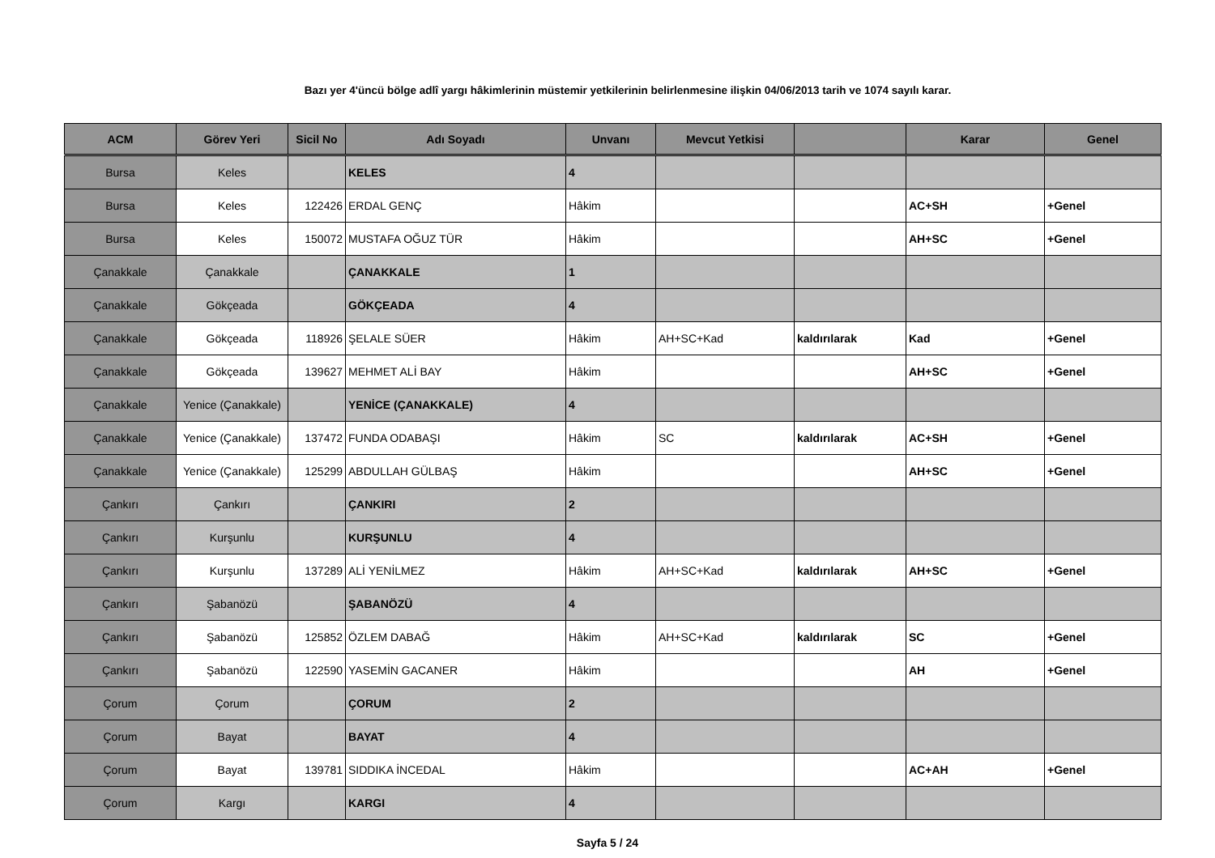Bazı yer 4'üncü bölge adlî yargı hâkimlerinin müstemir yetkilerinin belirlenmesine ilişkin 04/06/2013 tarih ve 1074 sayılı karar.
| ACM | Görev Yeri | Sicil No | Adı Soyadı | Unvanı | Mevcut Yetkisi | | Karar | Genel |
| --- | --- | --- | --- | --- | --- | --- | --- | --- |
| Bursa | Keles | | KELES | 4 | | | | |
| Bursa | Keles | 122426 | ERDAL GENÇ | Hâkim | | | AC+SH | +Genel |
| Bursa | Keles | 150072 | MUSTAFA OĞUZ TÜR | Hâkim | | | AH+SC | +Genel |
| Çanakkale | Çanakkale | | ÇANAKKALE | 1 | | | | |
| Çanakkale | Gökçeada | | GÖKÇEADA | 4 | | | | |
| Çanakkale | Gökçeada | 118926 | ŞELALE SÜER | Hâkim | AH+SC+Kad | kaldırılarak | Kad | +Genel |
| Çanakkale | Gökçeada | 139627 | MEHMET ALİ BAY | Hâkim | | | AH+SC | +Genel |
| Çanakkale | Yenice (Çanakkale) | | YENİCE (ÇANAKKALE) | 4 | | | | |
| Çanakkale | Yenice (Çanakkale) | 137472 | FUNDA ODABAŞI | Hâkim | SC | kaldırılarak | AC+SH | +Genel |
| Çanakkale | Yenice (Çanakkale) | 125299 | ABDULLAH GÜLBAŞ | Hâkim | | | AH+SC | +Genel |
| Çankırı | Çankırı | | ÇANKIRI | 2 | | | | |
| Çankırı | Kurşunlu | | KURŞUNLU | 4 | | | | |
| Çankırı | Kurşunlu | 137289 | ALİ YENİLMEZ | Hâkim | AH+SC+Kad | kaldırılarak | AH+SC | +Genel |
| Çankırı | Şabanözü | | ŞABANÖZÜ | 4 | | | | |
| Çankırı | Şabanözü | 125852 | ÖZLEM DABAĞ | Hâkim | AH+SC+Kad | kaldırılarak | SC | +Genel |
| Çankırı | Şabanözü | 122590 | YASEMİN GACANER | Hâkim | | | AH | +Genel |
| Çorum | Çorum | | ÇORUM | 2 | | | | |
| Çorum | Bayat | | BAYAT | 4 | | | | |
| Çorum | Bayat | 139781 | SIDDIKA İNCEDAL | Hâkim | | | AC+AH | +Genel |
| Çorum | Kargı | | KARGI | 4 | | | | |
Sayfa 5 / 24